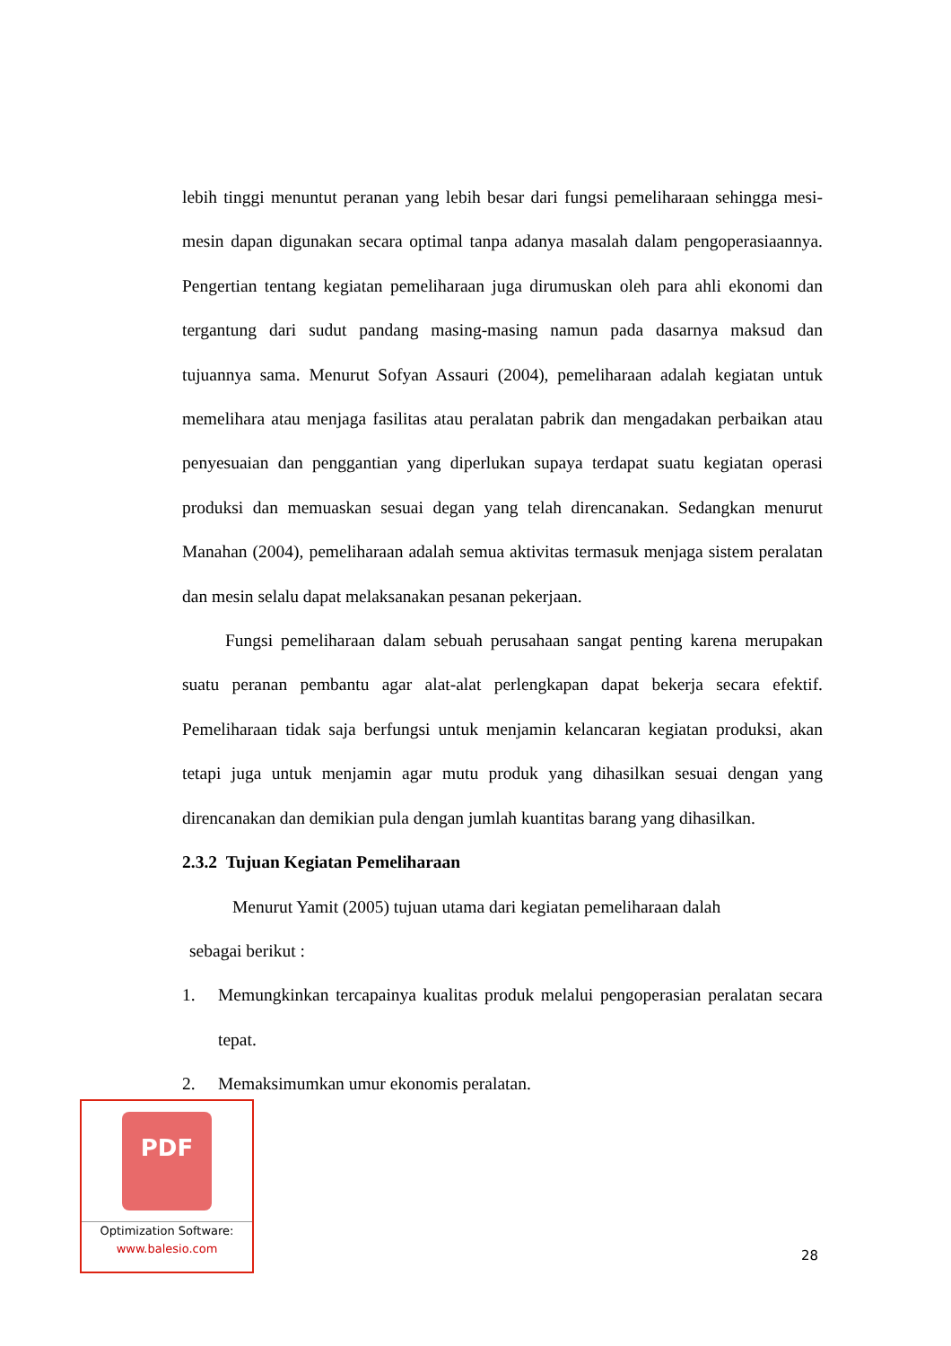lebih tinggi menuntut peranan yang lebih besar dari fungsi pemeliharaan sehingga mesi-mesin dapan digunakan secara optimal tanpa adanya masalah dalam pengoperasiaannya. Pengertian tentang kegiatan pemeliharaan juga dirumuskan oleh para ahli ekonomi dan tergantung dari sudut pandang masing-masing namun pada dasarnya maksud dan tujuannya sama. Menurut Sofyan Assauri (2004), pemeliharaan adalah kegiatan untuk memelihara atau menjaga fasilitas atau peralatan pabrik dan mengadakan perbaikan atau penyesuaian dan penggantian yang diperlukan supaya terdapat suatu kegiatan operasi produksi dan memuaskan sesuai degan yang telah direncanakan. Sedangkan menurut Manahan (2004), pemeliharaan adalah semua aktivitas termasuk menjaga sistem peralatan dan mesin selalu dapat melaksanakan pesanan pekerjaan.
Fungsi pemeliharaan dalam sebuah perusahaan sangat penting karena merupakan suatu peranan pembantu agar alat-alat perlengkapan dapat bekerja secara efektif. Pemeliharaan tidak saja berfungsi untuk menjamin kelancaran kegiatan produksi, akan tetapi juga untuk menjamin agar mutu produk yang dihasilkan sesuai dengan yang direncanakan dan demikian pula dengan jumlah kuantitas barang yang dihasilkan.
2.3.2 Tujuan Kegiatan Pemeliharaan
Menurut Yamit (2005) tujuan utama dari kegiatan pemeliharaan dalah
sebagai berikut :
1. Memungkinkan tercapainya kualitas produk melalui pengoperasian peralatan secara tepat.
2. Memaksimumkan umur ekonomis peralatan.
28
PDF
Optimization Software:
www.balesio.com